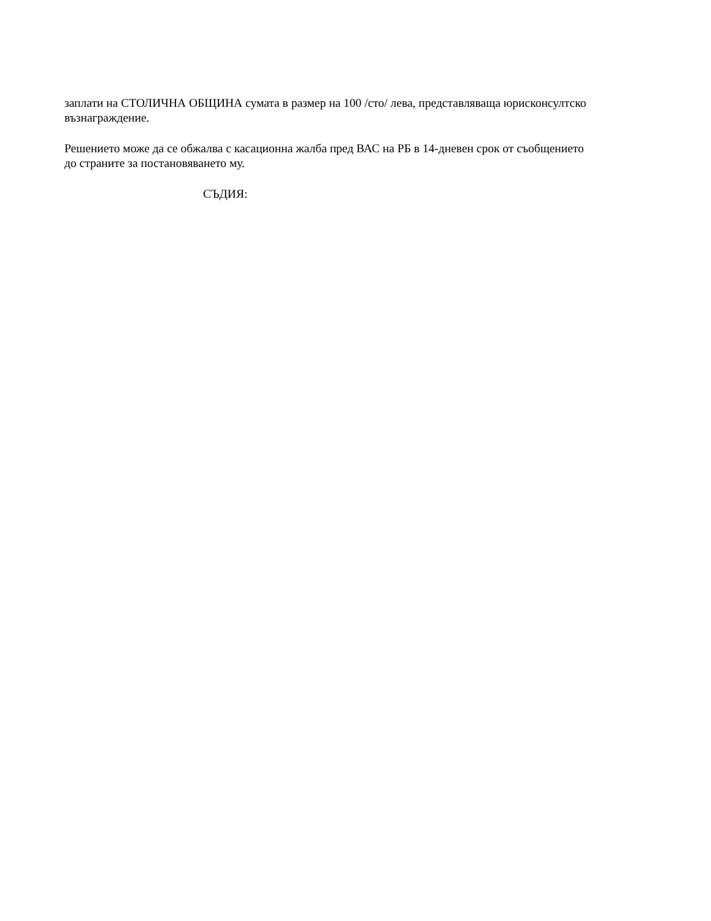заплати на СТОЛИЧНА ОБЩИНА сумата в размер на 100 /сто/ лева, представляваща юрисконсултско възнаграждение.
Решението може да се обжалва с касационна жалба пред ВАС на РБ в 14-дневен срок от съобщението до страните за постановяването му.
СЪДИЯ: